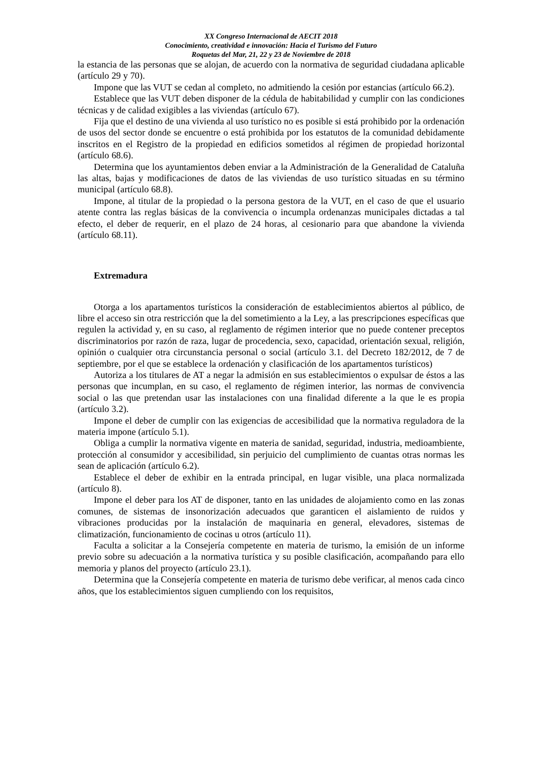XX Congreso Internacional de AECIT 2018
Conocimiento, creatividad e innovación: Hacia el Turismo del Futuro
Roquetas del Mar, 21, 22 y 23 de Noviembre de 2018
la estancia de las personas que se alojan, de acuerdo con la normativa de seguridad ciudadana aplicable (artículo 29 y 70).
Impone que las VUT se cedan al completo, no admitiendo la cesión por estancias (artículo 66.2).
Establece que las VUT deben disponer de la cédula de habitabilidad y cumplir con las condiciones técnicas y de calidad exigibles a las viviendas (artículo 67).
Fija que el destino de una vivienda al uso turístico no es posible si está prohibido por la ordenación de usos del sector donde se encuentre o está prohibida por los estatutos de la comunidad debidamente inscritos en el Registro de la propiedad en edificios sometidos al régimen de propiedad horizontal (artículo 68.6).
Determina que los ayuntamientos deben enviar a la Administración de la Generalidad de Cataluña las altas, bajas y modificaciones de datos de las viviendas de uso turístico situadas en su término municipal (artículo 68.8).
Impone, al titular de la propiedad o la persona gestora de la VUT, en el caso de que el usuario atente contra las reglas básicas de la convivencia o incumpla ordenanzas municipales dictadas a tal efecto, el deber de requerir, en el plazo de 24 horas, al cesionario para que abandone la vivienda (artículo 68.11).
Extremadura
Otorga a los apartamentos turísticos la consideración de establecimientos abiertos al público, de libre el acceso sin otra restricción que la del sometimiento a la Ley, a las prescripciones específicas que regulen la actividad y, en su caso, al reglamento de régimen interior que no puede contener preceptos discriminatorios por razón de raza, lugar de procedencia, sexo, capacidad, orientación sexual, religión, opinión o cualquier otra circunstancia personal o social (artículo 3.1. del Decreto 182/2012, de 7 de septiembre, por el que se establece la ordenación y clasificación de los apartamentos turísticos)
Autoriza a los titulares de AT a negar la admisión en sus establecimientos o expulsar de éstos a las personas que incumplan, en su caso, el reglamento de régimen interior, las normas de convivencia social o las que pretendan usar las instalaciones con una finalidad diferente a la que le es propia (artículo 3.2).
Impone el deber de cumplir con las exigencias de accesibilidad que la normativa reguladora de la materia impone (artículo 5.1).
Obliga a cumplir la normativa vigente en materia de sanidad, seguridad, industria, medioambiente, protección al consumidor y accesibilidad, sin perjuicio del cumplimiento de cuantas otras normas les sean de aplicación (artículo 6.2).
Establece el deber de exhibir en la entrada principal, en lugar visible, una placa normalizada (artículo 8).
Impone el deber para los AT de disponer, tanto en las unidades de alojamiento como en las zonas comunes, de sistemas de insonorización adecuados que garanticen el aislamiento de ruidos y vibraciones producidas por la instalación de maquinaria en general, elevadores, sistemas de climatización, funcionamiento de cocinas u otros (artículo 11).
Faculta a solicitar a la Consejería competente en materia de turismo, la emisión de un informe previo sobre su adecuación a la normativa turística y su posible clasificación, acompañando para ello memoria y planos del proyecto (artículo 23.1).
Determina que la Consejería competente en materia de turismo debe verificar, al menos cada cinco años, que los establecimientos siguen cumpliendo con los requisitos,